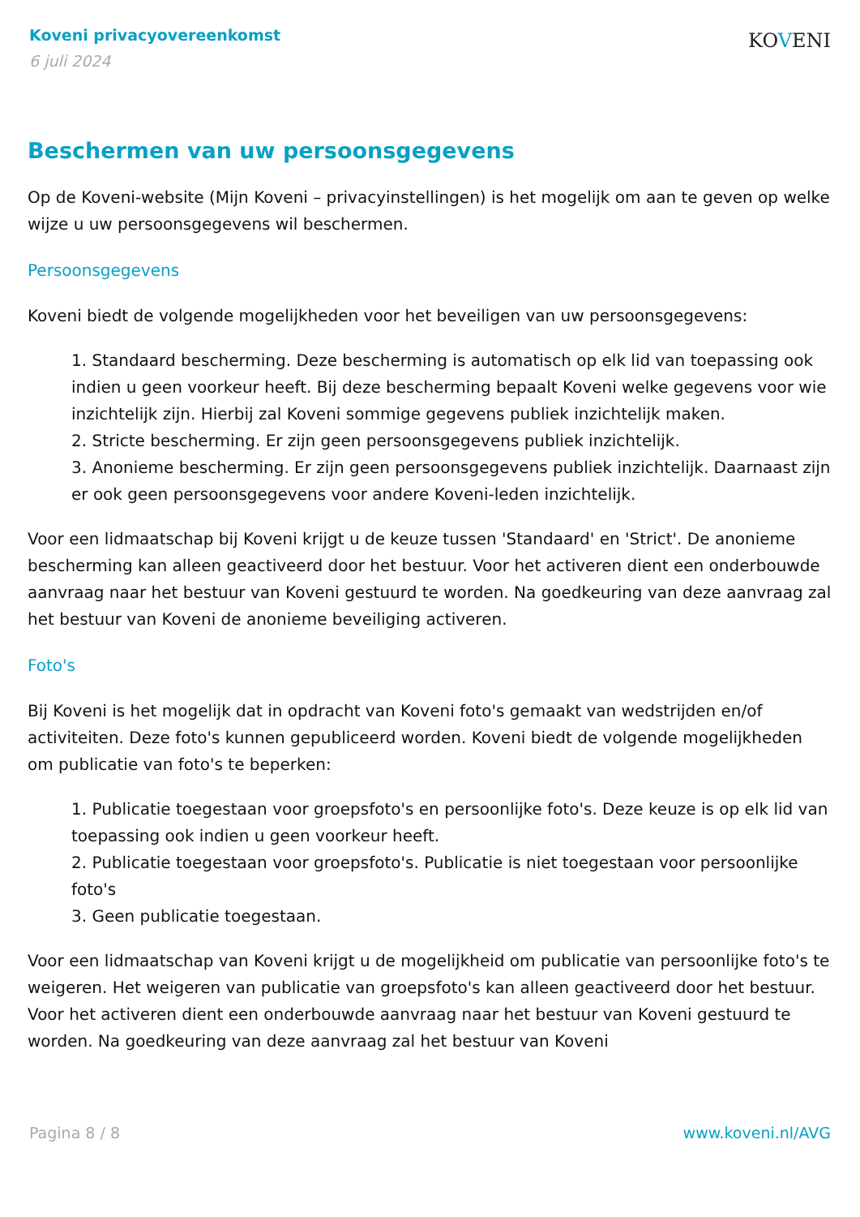Koveni privacyovereenkomst
6 juli 2024
KOVENI
Beschermen van uw persoonsgegevens
Op de Koveni-website (Mijn Koveni – privacyinstellingen) is het mogelijk om aan te geven op welke wijze u uw persoonsgegevens wil beschermen.
Persoonsgegevens
Koveni biedt de volgende mogelijkheden voor het beveiligen van uw persoonsgegevens:
1. Standaard bescherming. Deze bescherming is automatisch op elk lid van toepassing ook indien u geen voorkeur heeft. Bij deze bescherming bepaalt Koveni welke gegevens voor wie inzichtelijk zijn. Hierbij zal Koveni sommige gegevens publiek inzichtelijk maken.
2. Stricte bescherming. Er zijn geen persoonsgegevens publiek inzichtelijk.
3. Anonieme bescherming. Er zijn geen persoonsgegevens publiek inzichtelijk. Daarnaast zijn er ook geen persoonsgegevens voor andere Koveni-leden inzichtelijk.
Voor een lidmaatschap bij Koveni krijgt u de keuze tussen 'Standaard' en 'Strict'. De anonieme bescherming kan alleen geactiveerd door het bestuur. Voor het activeren dient een onderbouwde aanvraag naar het bestuur van Koveni gestuurd te worden. Na goedkeuring van deze aanvraag zal het bestuur van Koveni de anonieme beveiliging activeren.
Foto's
Bij Koveni is het mogelijk dat in opdracht van Koveni foto's gemaakt van wedstrijden en/of activiteiten. Deze foto's kunnen gepubliceerd worden. Koveni biedt de volgende mogelijkheden om publicatie van foto's te beperken:
1. Publicatie toegestaan voor groepsfoto's en persoonlijke foto's. Deze keuze is op elk lid van toepassing ook indien u geen voorkeur heeft.
2. Publicatie toegestaan voor groepsfoto's. Publicatie is niet toegestaan voor persoonlijke foto's
3. Geen publicatie toegestaan.
Voor een lidmaatschap van Koveni krijgt u de mogelijkheid om publicatie van persoonlijke foto's te weigeren. Het weigeren van publicatie van groepsfoto's kan alleen geactiveerd door het bestuur. Voor het activeren dient een onderbouwde aanvraag naar het bestuur van Koveni gestuurd te worden. Na goedkeuring van deze aanvraag zal het bestuur van Koveni
Pagina 8 / 8 www.koveni.nl/AVG